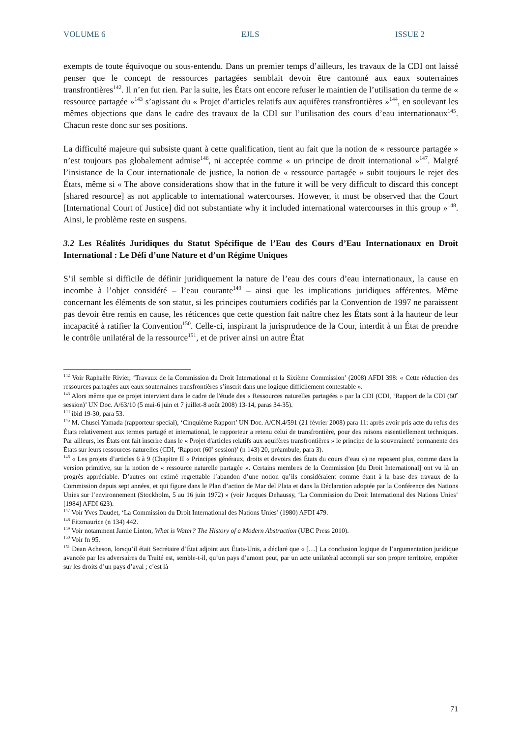VOLUME 6 EJLS ISSUE 2
exempts de toute équivoque ou sous-entendu. Dans un premier temps d’ailleurs, les travaux de la CDI ont laissé penser que le concept de ressources partagées semblait devoir être cantonné aux eaux souterraines transfrontières<sup>142</sup>. Il n’en fut rien. Par la suite, les États ont encore refuser le maintien de l’utilisation du terme de « ressource partagée »<sup>143</sup> s’agissant du « Projet d’articles relatifs aux aquifères transfrontières »<sup>144</sup>, en soulevant les mêmes objections que dans le cadre des travaux de la CDI sur l’utilisation des cours d’eau internationaux<sup>145</sup>. Chacun reste donc sur ses positions.
La difficulté majeure qui subsiste quant à cette qualification, tient au fait que la notion de « ressource partagée » n’est toujours pas globalement admise<sup>146</sup>, ni acceptée comme « un principe de droit international »<sup>147</sup>. Malgré l’insistance de la Cour internationale de justice, la notion de « ressource partagée » subit toujours le rejet des États, même si « The above considerations show that in the future it will be very difficult to discard this concept [shared resource] as not applicable to international watercourses. However, it must be observed that the Court [International Court of Justice] did not substantiate why it included international watercourses in this group »<sup>148</sup>. Ainsi, le problème reste en suspens.
3.2 Les Réalités Juridiques du Statut Spécifique de l’Eau des Cours d’Eau Internationaux en Droit International : Le Défi d’une Nature et d’un Régime Uniques
S’il semble si difficile de définir juridiquement la nature de l’eau des cours d’eau internationaux, la cause en incombe à l’objet considéré – l’eau courante<sup>149</sup> – ainsi que les implications juridiques afférentes. Même concernant les éléments de son statut, si les principes coutumiers codifiés par la Convention de 1997 ne paraissent pas devoir être remis en cause, les réticences que cette question fait naître chez les États sont à la hauteur de leur incapacité à ratifier la Convention<sup>150</sup>. Celle-ci, inspirant la jurisprudence de la Cour, interdit à un État de prendre le contrôle unilatéral de la ressource<sup>151</sup>, et de priver ainsi un autre État
<sup>142</sup> Voir Raphaële Rivier, ‘Travaux de la Commission du Droit International et la Sixième Commission’ (2008) AFDI 398: « Cette réduction des ressources partagées aux eaux souterraines transfrontières s’inscrit dans une logique difficilement contestable ».
<sup>143</sup> Alors même que ce projet intervient dans le cadre de l'étude des « Ressources naturelles partagées » par la CDI (CDI, ‘Rapport de la CDI (60<sup>e</sup> session)’ UN Doc. A/63/10 (5 mai-6 juin et 7 juillet-8 août 2008) 13-14, paras 34-35).
<sup>144</sup> ibid 19-30, para 53.
<sup>145</sup> M. Chusei Yamada (rapporteur special), ‘Cinquième Rapport’ UN Doc. A/CN.4/591 (21 février 2008) para 11: après avoir pris acte du refus des États relativement aux termes partagé et international, le rapporteur a retenu celui de transfrontière, pour des raisons essentiellement techniques. Par ailleurs, les États ont fait inscrire dans le « Projet d'articles relatifs aux aquifères transfrontières » le principe de la souveraineté permanente des États sur leurs ressources naturelles (CDI, ‘Rapport (60<sup>e</sup> session)’ (n 143) 20, préambule, para 3).
<sup>146</sup> « Les projets d’articles 6 à 9 (Chapitre II « Principes généraux, droits et devoirs des États du cours d’eau ») ne reposent plus, comme dans la version primitive, sur la notion de « ressource naturelle partagée ». Certains membres de la Commission [du Droit International] ont vu là un progrès appréciable. D’autres ont estimé regrettable l’abandon d’une notion qu’ils considéraient comme étant à la base des travaux de la Commission depuis sept années, et qui figure dans le Plan d’action de Mar del Plata et dans la Déclaration adoptée par la Conférence des Nations Unies sur l’environnement (Stockholm, 5 au 16 juin 1972) » (voir Jacques Dehaussy, ‘La Commission du Droit International des Nations Unies’ [1984] AFDI 623).
<sup>147</sup> Voir Yves Daudet, ‘La Commission du Droit International des Nations Unies’ (1980) AFDI 479.
<sup>148</sup> Fitzmaurice (n 134) 442.
<sup>149</sup> Voir notamment Jamie Linton, What is Water? The History of a Modern Abstraction (UBC Press 2010).
<sup>150</sup> Voir fn 95.
<sup>151</sup> Dean Acheson, lorsqu’il était Secrétaire d’État adjoint aux États-Unis, a déclaré que « […] La conclusion logique de l’argumentation juridique avancée par les adversaires du Traité est, semble-t-il, qu’un pays d’amont peut, par un acte unilatéral accompli sur son propre territoire, empiéter sur les droits d’un pays d’aval ; c’est là
71